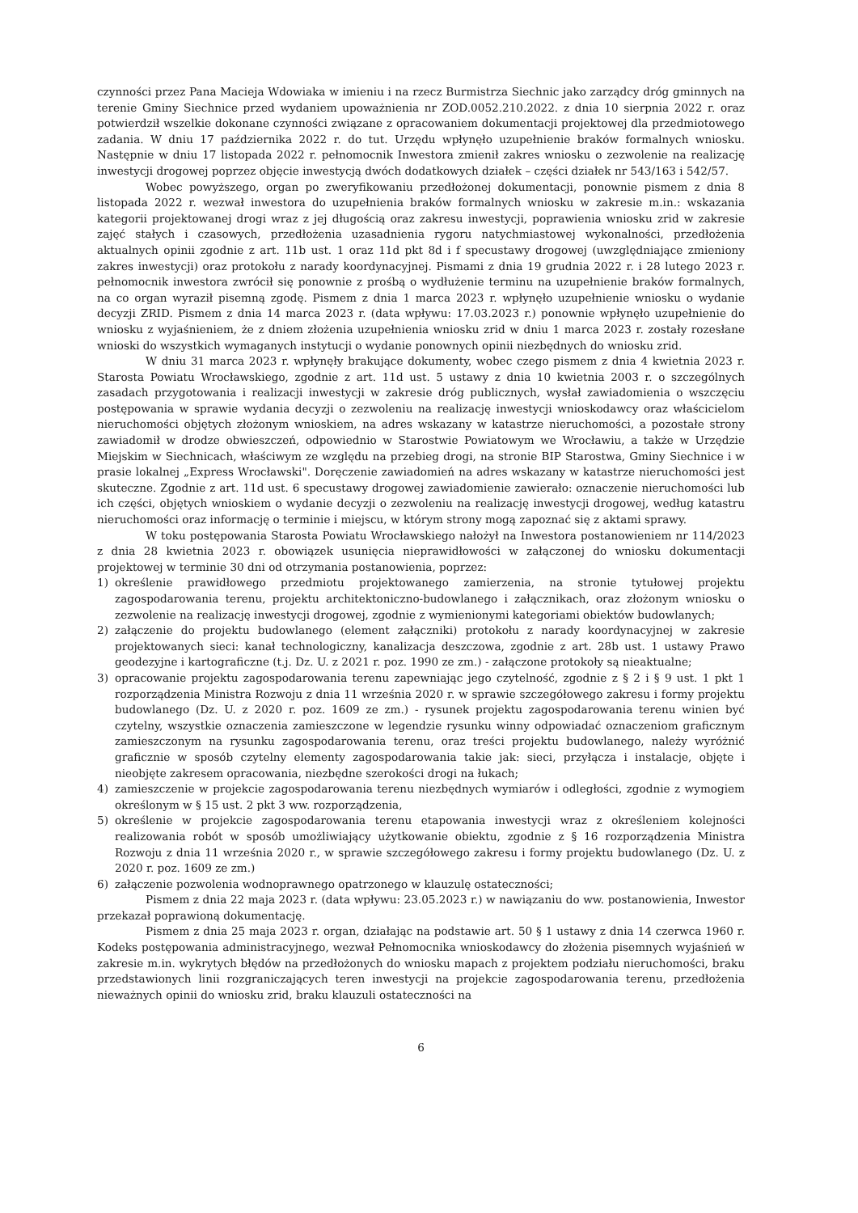czynności przez Pana Macieja Wdowiaka w imieniu i na rzecz Burmistrza Siechnic jako zarządcy dróg gminnych na terenie Gminy Siechnice przed wydaniem upoważnienia nr ZOD.0052.210.2022. z dnia 10 sierpnia 2022 r. oraz potwierdził wszelkie dokonane czynności związane z opracowaniem dokumentacji projektowej dla przedmiotowego zadania. W dniu 17 października 2022 r. do tut. Urzędu wpłynęło uzupełnienie braków formalnych wniosku. Następnie w dniu 17 listopada 2022 r. pełnomocnik Inwestora zmienił zakres wniosku o zezwolenie na realizację inwestycji drogowej poprzez objęcie inwestycją dwóch dodatkowych działek – części działek nr 543/163 i 542/57.
Wobec powyższego, organ po zweryfikowaniu przedłożonej dokumentacji, ponownie pismem z dnia 8 listopada 2022 r. wezwał inwestora do uzupełnienia braków formalnych wniosku w zakresie m.in.: wskazania kategorii projektowanej drogi wraz z jej długością oraz zakresu inwestycji, poprawienia wniosku zrid w zakresie zajęć stałych i czasowych, przedłożenia uzasadnienia rygoru natychmiastowej wykonalności, przedłożenia aktualnych opinii zgodnie z art. 11b ust. 1 oraz 11d pkt 8d i f specustawy drogowej (uwzględniające zmieniony zakres inwestycji) oraz protokołu z narady koordynacyjnej. Pismami z dnia 19 grudnia 2022 r. i 28 lutego 2023 r. pełnomocnik inwestora zwrócił się ponownie z prośbą o wydłużenie terminu na uzupełnienie braków formalnych, na co organ wyraził pisemną zgodę. Pismem z dnia 1 marca 2023 r. wpłynęło uzupełnienie wniosku o wydanie decyzji ZRID. Pismem z dnia 14 marca 2023 r. (data wpływu: 17.03.2023 r.) ponownie wpłynęło uzupełnienie do wniosku z wyjaśnieniem, że z dniem złożenia uzupełnienia wniosku zrid w dniu 1 marca 2023 r. zostały rozesłane wnioski do wszystkich wymaganych instytucji o wydanie ponownych opinii niezbędnych do wniosku zrid.
W dniu 31 marca 2023 r. wpłynęły brakujące dokumenty, wobec czego pismem z dnia 4 kwietnia 2023 r. Starosta Powiatu Wrocławskiego, zgodnie z art. 11d ust. 5 ustawy z dnia 10 kwietnia 2003 r. o szczególnych zasadach przygotowania i realizacji inwestycji w zakresie dróg publicznych, wysłał zawiadomienia o wszczęciu postępowania w sprawie wydania decyzji o zezwoleniu na realizację inwestycji wnioskodawcy oraz właścicielom nieruchomości objętych złożonym wnioskiem, na adres wskazany w katastrze nieruchomości, a pozostałe strony zawiadomił w drodze obwieszczeń, odpowiednio w Starostwie Powiatowym we Wrocławiu, a także w Urzędzie Miejskim w Siechnicach, właściwym ze względu na przebieg drogi, na stronie BIP Starostwa, Gminy Siechnice i w prasie lokalnej „Express Wrocławski". Doręczenie zawiadomień na adres wskazany w katastrze nieruchomości jest skuteczne. Zgodnie z art. 11d ust. 6 specustawy drogowej zawiadomienie zawierało: oznaczenie nieruchomości lub ich części, objętych wnioskiem o wydanie decyzji o zezwoleniu na realizację inwestycji drogowej, według katastru nieruchomości oraz informację o terminie i miejscu, w którym strony mogą zapoznać się z aktami sprawy.
W toku postępowania Starosta Powiatu Wrocławskiego nałożył na Inwestora postanowieniem nr 114/2023 z dnia 28 kwietnia 2023 r. obowiązek usunięcia nieprawidłowości w załączonej do wniosku dokumentacji projektowej w terminie 30 dni od otrzymania postanowienia, poprzez:
1) określenie prawidłowego przedmiotu projektowanego zamierzenia, na stronie tytułowej projektu zagospodarowania terenu, projektu architektoniczno-budowlanego i załącznikach, oraz złożonym wniosku o zezwolenie na realizację inwestycji drogowej, zgodnie z wymienionymi kategoriami obiektów budowlanych;
2) załączenie do projektu budowlanego (element załączniki) protokołu z narady koordynacyjnej w zakresie projektowanych sieci: kanał technologiczny, kanalizacja deszczowa, zgodnie z art. 28b ust. 1 ustawy Prawo geodezyjne i kartograficzne (t.j. Dz. U. z 2021 r. poz. 1990 ze zm.) - załączone protokoły są nieaktualne;
3) opracowanie projektu zagospodarowania terenu zapewniając jego czytelność, zgodnie z § 2 i § 9 ust. 1 pkt 1 rozporządzenia Ministra Rozwoju z dnia 11 września 2020 r. w sprawie szczegółowego zakresu i formy projektu budowlanego (Dz. U. z 2020 r. poz. 1609 ze zm.) - rysunek projektu zagospodarowania terenu winien być czytelny, wszystkie oznaczenia zamieszczone w legendzie rysunku winny odpowiadać oznaczeniom graficznym zamieszczonym na rysunku zagospodarowania terenu, oraz treści projektu budowlanego, należy wyróżnić graficznie w sposób czytelny elementy zagospodarowania takie jak: sieci, przyłącza i instalacje, objęte i nieobjęte zakresem opracowania, niezbędne szerokości drogi na łukach;
4) zamieszczenie w projekcie zagospodarowania terenu niezbędnych wymiarów i odległości, zgodnie z wymogiem określonym w § 15 ust. 2 pkt 3 ww. rozporządzenia,
5) określenie w projekcie zagospodarowania terenu etapowania inwestycji wraz z określeniem kolejności realizowania robót w sposób umożliwiający użytkowanie obiektu, zgodnie z § 16 rozporządzenia Ministra Rozwoju z dnia 11 września 2020 r., w sprawie szczegółowego zakresu i formy projektu budowlanego (Dz. U. z 2020 r. poz. 1609 ze zm.)
6) załączenie pozwolenia wodnoprawnego opatrzonego w klauzulę ostateczności;
Pismem z dnia 22 maja 2023 r. (data wpływu: 23.05.2023 r.) w nawiązaniu do ww. postanowienia, Inwestor przekazał poprawioną dokumentację.
Pismem z dnia 25 maja 2023 r. organ, działając na podstawie art. 50 § 1 ustawy z dnia 14 czerwca 1960 r. Kodeks postępowania administracyjnego, wezwał Pełnomocnika wnioskodawcy do złożenia pisemnych wyjaśnień w zakresie m.in. wykrytych błędów na przedłożonych do wniosku mapach z projektem podziału nieruchomości, braku przedstawionych linii rozgraniczających teren inwestycji na projekcie zagospodarowania terenu, przedłożenia nieważnych opinii do wniosku zrid, braku klauzuli ostateczności na
6